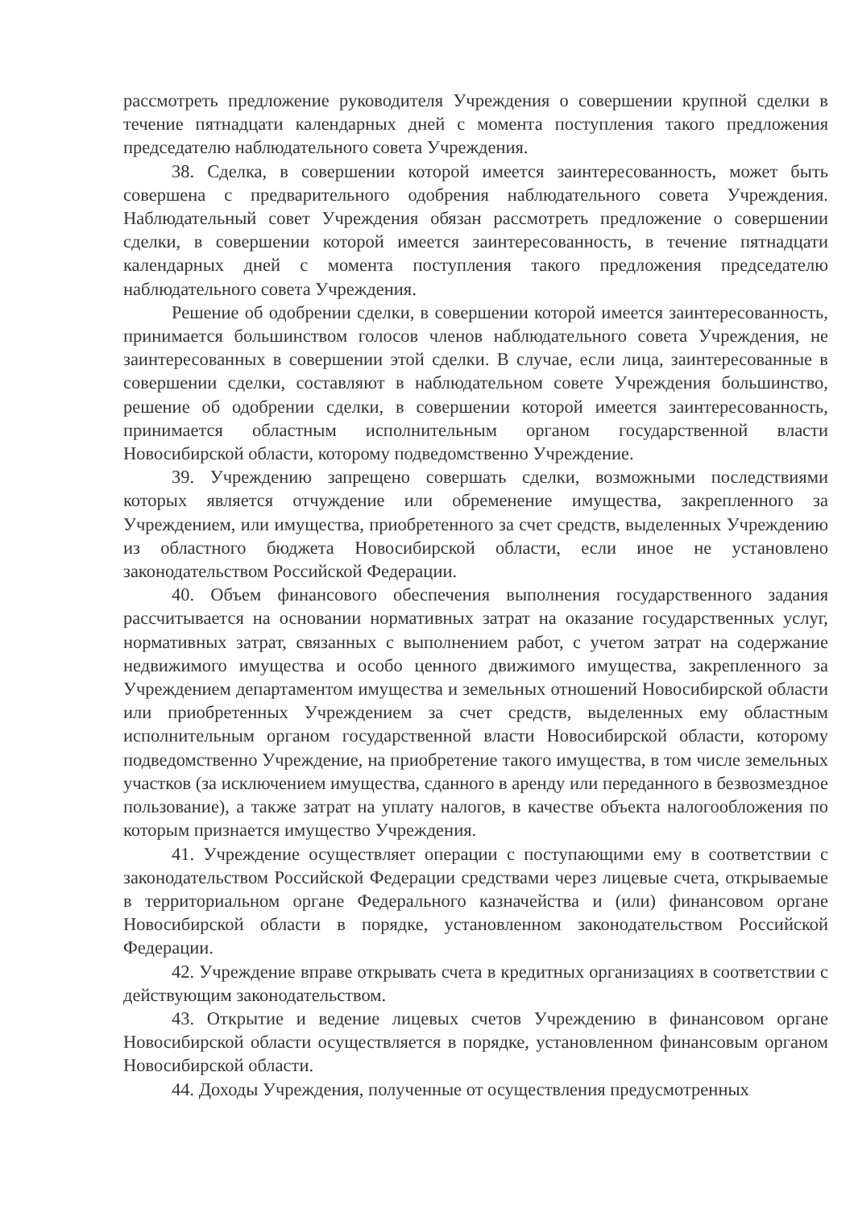рассмотреть предложение руководителя Учреждения о совершении крупной сделки в течение пятнадцати календарных дней с момента поступления такого предложения председателю наблюдательного совета Учреждения.
38. Сделка, в совершении которой имеется заинтересованность, может быть совершена с предварительного одобрения наблюдательного совета Учреждения. Наблюдательный совет Учреждения обязан рассмотреть предложение о совершении сделки, в совершении которой имеется заинтересованность, в течение пятнадцати календарных дней с момента поступления такого предложения председателю наблюдательного совета Учреждения.
Решение об одобрении сделки, в совершении которой имеется заинтересованность, принимается большинством голосов членов наблюдательного совета Учреждения, не заинтересованных в совершении этой сделки. В случае, если лица, заинтересованные в совершении сделки, составляют в наблюдательном совете Учреждения большинство, решение об одобрении сделки, в совершении которой имеется заинтересованность, принимается областным исполнительным органом государственной власти Новосибирской области, которому подведомственно Учреждение.
39. Учреждению запрещено совершать сделки, возможными последствиями которых является отчуждение или обременение имущества, закрепленного за Учреждением, или имущества, приобретенного за счет средств, выделенных Учреждению из областного бюджета Новосибирской области, если иное не установлено законодательством Российской Федерации.
40. Объем финансового обеспечения выполнения государственного задания рассчитывается на основании нормативных затрат на оказание государственных услуг, нормативных затрат, связанных с выполнением работ, с учетом затрат на содержание недвижимого имущества и особо ценного движимого имущества, закрепленного за Учреждением департаментом имущества и земельных отношений Новосибирской области или приобретенных Учреждением за счет средств, выделенных ему областным исполнительным органом государственной власти Новосибирской области, которому подведомственно Учреждение, на приобретение такого имущества, в том числе земельных участков (за исключением имущества, сданного в аренду или переданного в безвозмездное пользование), а также затрат на уплату налогов, в качестве объекта налогообложения по которым признается имущество Учреждения.
41. Учреждение осуществляет операции с поступающими ему в соответствии с законодательством Российской Федерации средствами через лицевые счета, открываемые в территориальном органе Федерального казначейства и (или) финансовом органе Новосибирской области в порядке, установленном законодательством Российской Федерации.
42. Учреждение вправе открывать счета в кредитных организациях в соответствии с действующим законодательством.
43. Открытие и ведение лицевых счетов Учреждению в финансовом органе Новосибирской области осуществляется в порядке, установленном финансовым органом Новосибирской области.
44. Доходы Учреждения, полученные от осуществления предусмотренных